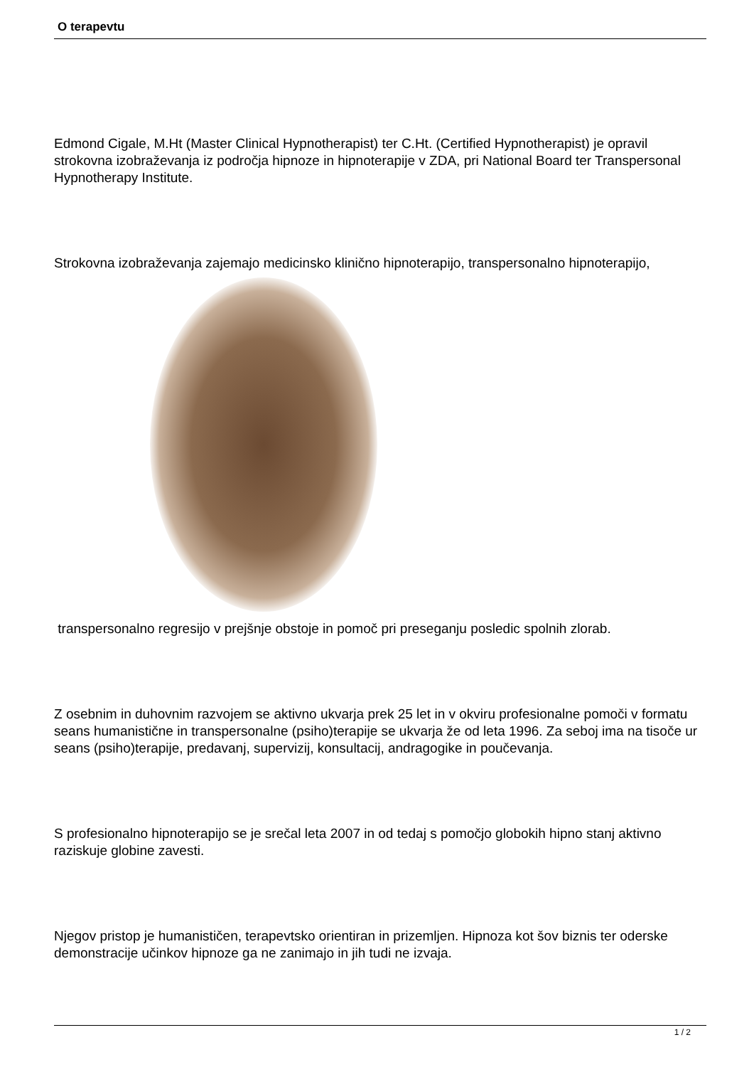O terapevtu
Edmond Cigale, M.Ht (Master Clinical Hypnotherapist) ter C.Ht. (Certified Hypnotherapist) je opravil strokovna izobraževanja iz področja hipnoze in hipnoterapije v ZDA, pri National Board ter Transpersonal Hypnotherapy Institute.
Strokovna izobraževanja zajemajo medicinsko klinično hipnoterapijo, transpersonalno hipnoterapijo,
transpersonalno regresijo v prejšnje obstoje in pomoč pri preseganju posledic spolnih zlorab.
Z osebnim in duhovnim razvojem se aktivno ukvarja prek 25 let in v okviru profesionalne pomoči v formatu seans humanistične in transpersonalne (psiho)terapije se ukvarja že od leta 1996. Za seboj ima na tisoče ur seans (psiho)terapije, predavanj, supervizij, konsultacij, andragogike in poučevanja.
S profesionalno hipnoterapijo se je srečal leta 2007 in od tedaj s pomočjo globokih hipno stanj aktivno raziskuje globine zavesti.
Njegov pristop je humanističen, terapevtsko orientiran in prizemljen. Hipnoza kot šov biznis ter oderske demonstracije učinkov hipnoze ga ne zanimajo in jih tudi ne izvaja.
1 / 2